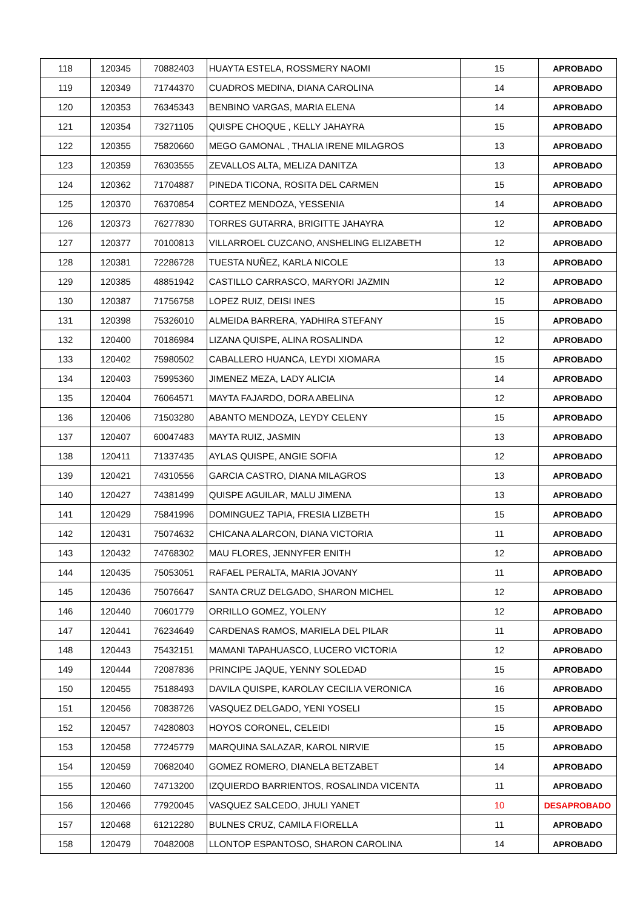| 118 | 120345 | 70882403 | HUAYTA ESTELA, ROSSMERY NAOMI | 15 | APROBADO |
| 119 | 120349 | 71744370 | CUADROS MEDINA, DIANA CAROLINA | 14 | APROBADO |
| 120 | 120353 | 76345343 | BENBINO VARGAS, MARIA ELENA | 14 | APROBADO |
| 121 | 120354 | 73271105 | QUISPE CHOQUE , KELLY JAHAYRA | 15 | APROBADO |
| 122 | 120355 | 75820660 | MEGO GAMONAL , THALIA IRENE MILAGROS | 13 | APROBADO |
| 123 | 120359 | 76303555 | ZEVALLOS ALTA, MELIZA DANITZA | 13 | APROBADO |
| 124 | 120362 | 71704887 | PINEDA TICONA, ROSITA DEL CARMEN | 15 | APROBADO |
| 125 | 120370 | 76370854 | CORTEZ MENDOZA, YESSENIA | 14 | APROBADO |
| 126 | 120373 | 76277830 | TORRES GUTARRA, BRIGITTE JAHAYRA | 12 | APROBADO |
| 127 | 120377 | 70100813 | VILLARROEL CUZCANO, ANSHELING ELIZABETH | 12 | APROBADO |
| 128 | 120381 | 72286728 | TUESTA NUÑEZ, KARLA NICOLE | 13 | APROBADO |
| 129 | 120385 | 48851942 | CASTILLO CARRASCO, MARYORI JAZMIN | 12 | APROBADO |
| 130 | 120387 | 71756758 | LOPEZ RUIZ, DEISI INES | 15 | APROBADO |
| 131 | 120398 | 75326010 | ALMEIDA BARRERA, YADHIRA STEFANY | 15 | APROBADO |
| 132 | 120400 | 70186984 | LIZANA QUISPE, ALINA ROSALINDA | 12 | APROBADO |
| 133 | 120402 | 75980502 | CABALLERO HUANCA, LEYDI XIOMARA | 15 | APROBADO |
| 134 | 120403 | 75995360 | JIMENEZ MEZA, LADY ALICIA | 14 | APROBADO |
| 135 | 120404 | 76064571 | MAYTA FAJARDO, DORA ABELINA | 12 | APROBADO |
| 136 | 120406 | 71503280 | ABANTO MENDOZA, LEYDY CELENY | 15 | APROBADO |
| 137 | 120407 | 60047483 | MAYTA RUIZ, JASMIN | 13 | APROBADO |
| 138 | 120411 | 71337435 | AYLAS QUISPE, ANGIE SOFIA | 12 | APROBADO |
| 139 | 120421 | 74310556 | GARCIA CASTRO, DIANA MILAGROS | 13 | APROBADO |
| 140 | 120427 | 74381499 | QUISPE AGUILAR, MALU JIMENA | 13 | APROBADO |
| 141 | 120429 | 75841996 | DOMINGUEZ TAPIA, FRESIA LIZBETH | 15 | APROBADO |
| 142 | 120431 | 75074632 | CHICANA ALARCON, DIANA VICTORIA | 11 | APROBADO |
| 143 | 120432 | 74768302 | MAU FLORES, JENNYFER ENITH | 12 | APROBADO |
| 144 | 120435 | 75053051 | RAFAEL PERALTA, MARIA JOVANY | 11 | APROBADO |
| 145 | 120436 | 75076647 | SANTA CRUZ DELGADO, SHARON MICHEL | 12 | APROBADO |
| 146 | 120440 | 70601779 | ORRILLO GOMEZ, YOLENY | 12 | APROBADO |
| 147 | 120441 | 76234649 | CARDENAS RAMOS, MARIELA DEL PILAR | 11 | APROBADO |
| 148 | 120443 | 75432151 | MAMANI TAPAHUASCO, LUCERO VICTORIA | 12 | APROBADO |
| 149 | 120444 | 72087836 | PRINCIPE JAQUE, YENNY SOLEDAD | 15 | APROBADO |
| 150 | 120455 | 75188493 | DAVILA QUISPE, KAROLAY CECILIA VERONICA | 16 | APROBADO |
| 151 | 120456 | 70838726 | VASQUEZ DELGADO, YENI YOSELI | 15 | APROBADO |
| 152 | 120457 | 74280803 | HOYOS CORONEL, CELEIDI | 15 | APROBADO |
| 153 | 120458 | 77245779 | MARQUINA SALAZAR, KAROL NIRVIE | 15 | APROBADO |
| 154 | 120459 | 70682040 | GOMEZ ROMERO, DIANELA BETZABET | 14 | APROBADO |
| 155 | 120460 | 74713200 | IZQUIERDO BARRIENTOS, ROSALINDA VICENTA | 11 | APROBADO |
| 156 | 120466 | 77920045 | VASQUEZ SALCEDO, JHULI YANET | 10 | DESAPROBADO |
| 157 | 120468 | 61212280 | BULNES CRUZ, CAMILA FIORELLA | 11 | APROBADO |
| 158 | 120479 | 70482008 | LLONTOP ESPANTOSO, SHARON CAROLINA | 14 | APROBADO |